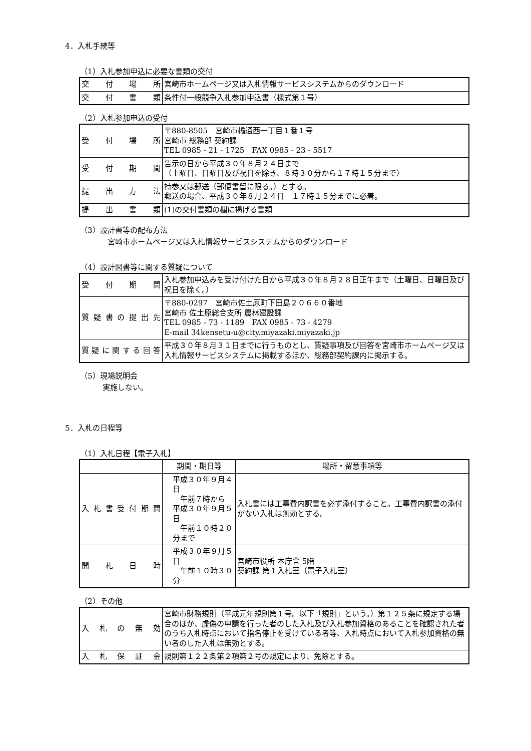4．入札手続等
（1）入札参加申込に必要な書類の交付
| 交 付 場 所 | 宮崎市ホームページ又は入札情報サービスシステムからのダウンロード |
| 交 付 書 類 | 条件付一般競争入札参加申込書（様式第１号） |
（2）入札参加申込の受付
| 受 付 場 所 | 〒880-8505 宮崎市橘通西一丁目１番１号 宮崎市 総務部 契約課 TEL 0985 - 21 - 1725 FAX 0985 - 23 - 5517 |
| 受 付 期 間 | 告示の日から平成３０年８月２４日まで （土曜日、日曜日及び祝日を除き、８時３０分から１７時１５分まで） |
| 提 出 方 法 | 持参又は郵送（郵便書留に限る。）とする。 郵送の場合、平成３０年８月２４日 １７時１５分までに必着。 |
| 提 出 書 類 | (1)の交付書類の欄に掲げる書類 |
（3）設計書等の配布方法
宮崎市ホームページ又は入札情報サービスシステムからのダウンロード
（4）設計図書等に関する質疑について
| 受 付 期 間 | 入札参加申込みを受け付けた日から平成３０年８月２８日正午まで（土曜日、日曜日及び祝日を除く。） |
| 質疑書の提出先 | 〒880-0297 宮崎市佐土原町下田島２０６６０番地 宮崎市 佐土原総合支所 農林建設課 TEL 0985 - 73 - 1189 FAX 0985 - 73 - 4279 E-mail 34kensetu-u@city.miyazaki.miyazaki.jp |
| 質疑に関する回答 | 平成３０年８月３１日までに行うものとし、質疑事項及び回答を宮崎市ホームページ又は入札情報サービスシステムに掲載するほか、総務部契約課内に掲示する。 |
（5）現場説明会
実施しない。
5．入札の日程等
（1）入札日程【電子入札】
| | 期間・期日等 | 場所・留意事項等 |
| --- | --- | --- |
| 入札書受付期間 | 平成３０年９月４日 午前７時から 平成３０年９月５日 午前１０時２０分まで | 入札書には工事費内訳書を必ず添付すること。工事費内訳書の添付がない入札は無効とする。 |
| 開 札 日 時 | 平成３０年９月５日 午前１０時３０分 | 宮崎市役所 本庁舎 5階 契約課 第１入札室（電子入札室） |
（2）その他
| 入 札 の 無 効 | 宮崎市財務規則（平成元年規則第１号。以下「規則」という。）第１２５条に規定する場合のほか、虚偽の申請を行った者のした入札及び入札参加資格のあることを確認された者のうち入札時点において指名停止を受けている者等、入札時点において入札参加資格の無い者のした入札は無効とする。 |
| 入 札 保 証 金 | 規則第１２２条第２項第２号の規定により、免除とする。 |